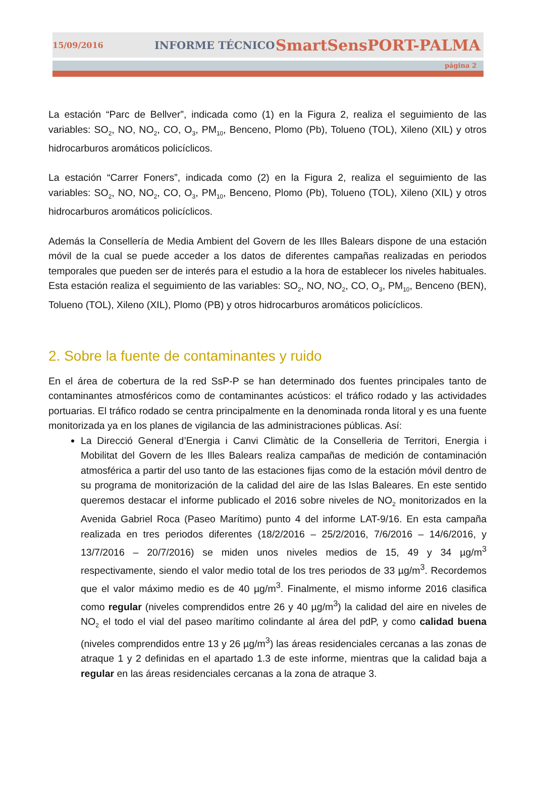15/09/2016 INFORME TÉCNICO SmartSensPORT-PALMA
página 2
La estación “Parc de Bellver”, indicada como (1) en la Figura 2, realiza el seguimiento de las variables: SO<sub>2</sub>, NO, NO<sub>2</sub>, CO, O<sub>3</sub>, PM<sub>10</sub>, Benceno, Plomo (Pb), Tolueno (TOL), Xileno (XIL) y otros hidrocarburos aromáticos policíclicos.
La estación “Carrer Foners”, indicada como (2) en la Figura 2, realiza el seguimiento de las variables: SO<sub>2</sub>, NO, NO<sub>2</sub>, CO, O<sub>3</sub>, PM<sub>10</sub>, Benceno, Plomo (Pb), Tolueno (TOL), Xileno (XIL) y otros hidrocarburos aromáticos policíclicos.
Además la Consellería de Media Ambient del Govern de les Illes Balears dispone de una estación móvil de la cual se puede acceder a los datos de diferentes campañas realizadas en periodos temporales que pueden ser de interés para el estudio a la hora de establecer los niveles habituales. Esta estación realiza el seguimiento de las variables: SO<sub>2</sub>, NO, NO<sub>2</sub>, CO, O<sub>3</sub>, PM<sub>10</sub>, Benceno (BEN), Tolueno (TOL), Xileno (XIL), Plomo (PB) y otros hidrocarburos aromáticos policíclicos.
2. Sobre la fuente de contaminantes y ruido
En el área de cobertura de la red SsP-P se han determinado dos fuentes principales tanto de contaminantes atmosféricos como de contaminantes acústicos: el tráfico rodado y las actividades portuarias. El tráfico rodado se centra principalmente en la denominada ronda litoral y es una fuente monitorizada ya en los planes de vigilancia de las administraciones públicas. Así:
La Direcció General d’Energia i Canvi Climàtic de la Conselleria de Territori, Energia i Mobilitat del Govern de les Illes Balears realiza campañas de medición de contaminación atmosférica a partir del uso tanto de las estaciones fijas como de la estación móvil dentro de su programa de monitorización de la calidad del aire de las Islas Baleares. En este sentido queremos destacar el informe publicado el 2016 sobre niveles de NO<sub>2</sub> monitorizados en la Avenida Gabriel Roca (Paseo Marítimo) punto 4 del informe LAT-9/16. En esta campaña realizada en tres periodos diferentes (18/2/2016 – 25/2/2016, 7/6/2016 – 14/6/2016, y 13/7/2016 – 20/7/2016) se miden unos niveles medios de 15, 49 y 34 µg/m<sup>3</sup> respectivamente, siendo el valor medio total de los tres periodos de 33 µg/m<sup>3</sup>. Recordemos que el valor máximo medio es de 40 µg/m<sup>3</sup>. Finalmente, el mismo informe 2016 clasifica como regular (niveles comprendidos entre 26 y 40 µg/m<sup>3</sup>) la calidad del aire en niveles de NO<sub>2</sub> el todo el vial del paseo marítimo colindante al área del pdP, y como calidad buena (niveles comprendidos entre 13 y 26 µg/m<sup>3</sup>) las áreas residenciales cercanas a las zonas de atraque 1 y 2 definidas en el apartado 1.3 de este informe, mientras que la calidad baja a regular en las áreas residenciales cercanas a la zona de atraque 3.